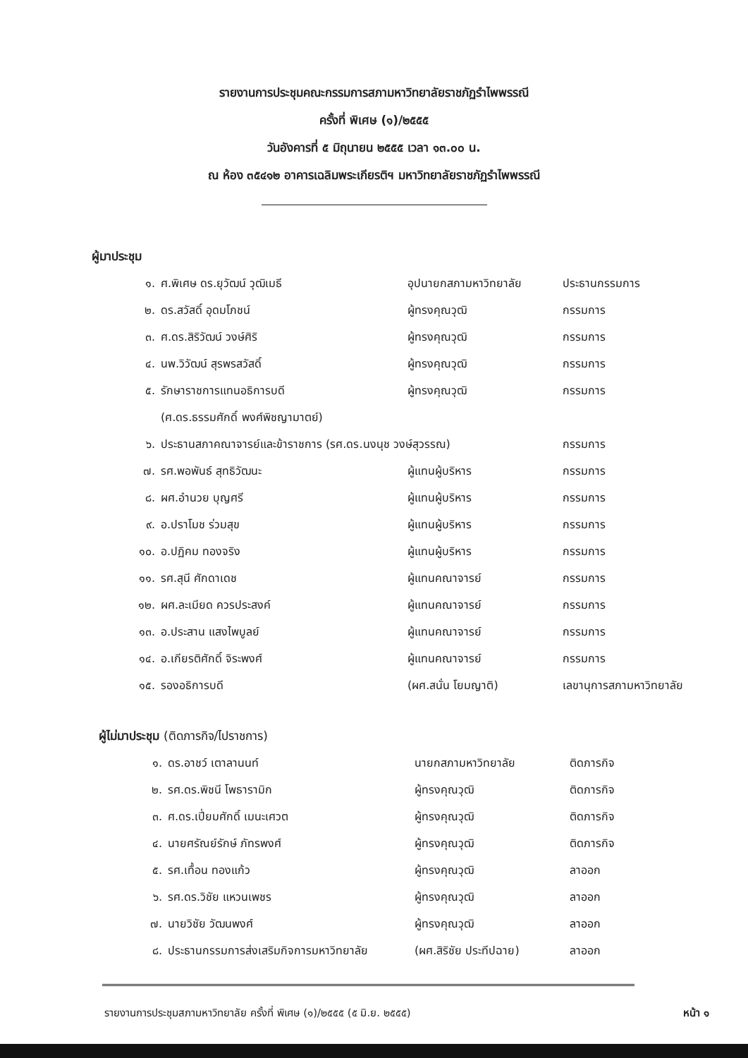รายงานการประชุมคณะกรรมการสภามหาวิทยาลัยราชภัฏรำไพพรรณี
ครั้งที่ พิเศษ (๑)/๒๕๕๕
วันอังคารที่ ๕ มิถุนายน ๒๕๕๕ เวลา ๑๓.๐๐ น.
ณ ห้อง ๓๕๔๑๒ อาคารเฉลิมพระเกียรติฯ มหาวิทยาลัยราชภัฏรำไพพรรณี
ผู้มาประชุม
| ๑. | ศ.พิเศษ ดร.ยุวัฒน์ วุฒิเมธี | อุปนายกสภามหาวิทยาลัย | ประธานกรรมการ |
| ๒. | ดร.สวัสดิ์ อุดมโภชน์ | ผู้ทรงคุณวุฒิ | กรรมการ |
| ๓. | ศ.ดร.สิริวัฒน์ วงษ์ศิริ | ผู้ทรงคุณวุฒิ | กรรมการ |
| ๔. | นพ.วิวัฒน์ สุรพรสวัสดิ์ | ผู้ทรงคุณวุฒิ | กรรมการ |
| ๕. | รักษาราชการแทนอธิการบดี | ผู้ทรงคุณวุฒิ | กรรมการ |
| | (ศ.ดร.ธรรมศักดิ์ พงศ์พิชญามาตย์) | | |
| ๖. | ประธานสภาคณาจารย์และข้าราชการ (รศ.ดร.นงนุช วงษ์สุวรรณ) | | กรรมการ |
| ๗. | รศ.พอพันธ์ สุทธิวัฒนะ | ผู้แทนผู้บริหาร | กรรมการ |
| ๘. | ผศ.อำนวย บุญศรี | ผู้แทนผู้บริหาร | กรรมการ |
| ๙. | อ.ปราโมช ร่วมสุข | ผู้แทนผู้บริหาร | กรรมการ |
| ๑๐. | อ.ปฏิคม ทองจริง | ผู้แทนผู้บริหาร | กรรมการ |
| ๑๑. | รศ.สุนี ศักดาเดช | ผู้แทนคณาจารย์ | กรรมการ |
| ๑๒. | ผศ.ละเมียด ควรประสงค์ | ผู้แทนคณาจารย์ | กรรมการ |
| ๑๓. | อ.ประสาน แสงไพบูลย์ | ผู้แทนคณาจารย์ | กรรมการ |
| ๑๔. | อ.เกียรติศักดิ์ จิระพงศ์ | ผู้แทนคณาจารย์ | กรรมการ |
| ๑๕. | รองอธิการบดี | (ผศ.สนั่น โยมญาติ) | เลขานุการสภามหาวิทยาลัย |
ผู้ไม่มาประชุม (ติดภารกิจ/ไปราชการ)
| ๑. | ดร.อาชว์ เตาลานนท์ | นายกสภามหาวิทยาลัย | ติดภารกิจ |
| ๒. | รศ.ดร.พิชนี โพธารามิก | ผู้ทรงคุณวุฒิ | ติดภารกิจ |
| ๓. | ศ.ดร.เปี่ยมศักดิ์ เมนะเศวต | ผู้ทรงคุณวุฒิ | ติดภารกิจ |
| ๔. | นายศรัณย์รักษ์ ภัทรพงศ์ | ผู้ทรงคุณวุฒิ | ติดภารกิจ |
| ๕. | รศ.เทื้อน ทองแก้ว | ผู้ทรงคุณวุฒิ | ลาออก |
| ๖. | รศ.ดร.วิชัย แหวนเพชร | ผู้ทรงคุณวุฒิ | ลาออก |
| ๗. | นายวิชัย วัฒนพงศ์ | ผู้ทรงคุณวุฒิ | ลาออก |
| ๘. | ประธานกรรมการส่งเสริมกิจการมหาวิทยาลัย | (ผศ.สิริชัย ประทีปฉาย) | ลาออก |
รายงานการประชุมสภามหาวิทยาลัย ครั้งที่ พิเศษ (๑)/๒๕๕๕ (๕ มิ.ย. ๒๕๕๕) หน้า ๑